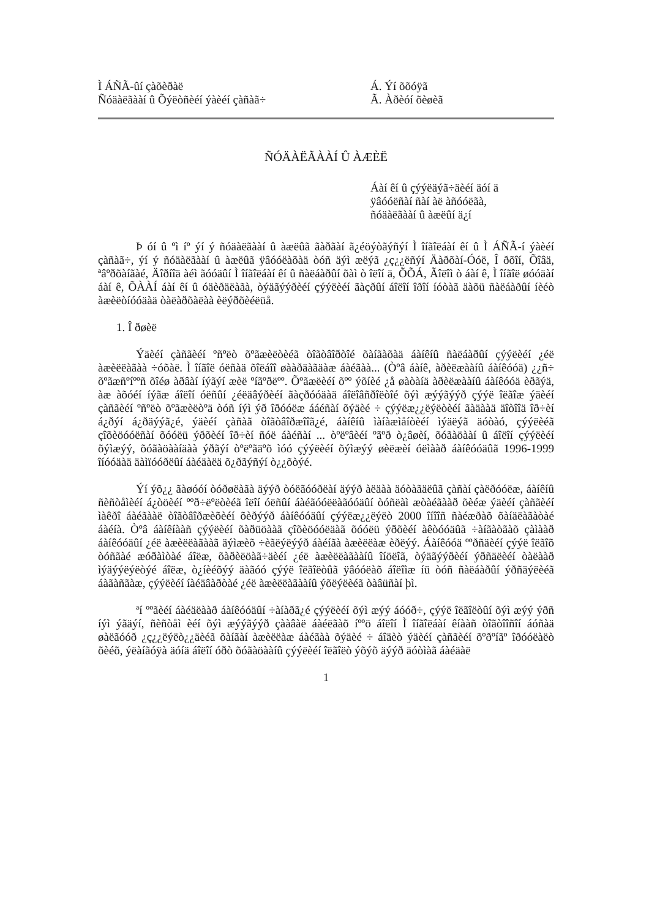Ì ÁÑÃ-ûí çàõèðàë
Ñóäàëãààí û Õýëòñèéí ýàèéí çàñàã÷
Á. Ýí õõóÿã
Ã. Àðèóí õèøèã
ÑÓÄÀËÃÀÀÍ Û ÀÆÈË
Áàí êí û çýýëäýã÷äèéí äóí ä
ÿâóóëñàí ñàí àë àñóóëãà,
ñóäàëãààí û àæëûí ä¿í
Þ óí û ºì íº ýí ý ñóäàëãààí û àæëûã ãàðãàí ã¿éöýòãýñýí Ì îíãîëáàí êí û Ì ÁÑÃ-í ýàèéí çàñàã÷, ýí ý ñóäàëãààí û àæëûã ÿâóóëàõàä òóñ äýì æëýã ¿ç¿¿ëñýí Äàðõàí-Óóë, Î ðõîí, Õîâä, ªâºðõàíãàé, Äîðíîä àéì ãóóäûí Ì îíãîëáàí êí û ñàëáàðûí õàì ò îëîí ä, ÕÕÁ, Ãîëîì ò áàí ê, Ì îíãîë øóóäàí áàí ê, ÕÀÀÍ áàí êí û óäèðäëàãà, òýäãýýðèéí çýýëèéí ãàçðûí áîëîí îðîí íóòàã äàõü ñàëáàðûí íèéò àæèëòíóóäàä òàëàðõàëàà èëýðõèéëüå.
1. Î ðøèë
Ýäèéí çàñãèéí ºñºëò õºãæèëòèéã òîãòâîðòîé õàíãàõàä áàíêíû ñàëáàðûí çýýëèéí ¿éë àæèëëàãàà ÷óõàë. Ì îíãîë óëñàä õîëáîî øààðäàãäàæ áàéãàà... (Òºâ áàíê, àðèëæààíû áàíêóóä) ¿¿ñ÷ õºãæñºíººñ õîéø àðâàí íýãýí æèë ºíãºðëºº. Õºãæëèéí õºº ýõíèé ¿å øàòàíä àðèëæààíû áàíêóóä èðãýä, àæ àõóéí íýãæ áîëîí óëñûí ¿éëäâýðèéí ãàçðóóäàä áîëîâñðîëòîé õýì æýýãýýð çýýë îëãîæ ýäèéí çàñãèéí ºñºëò õºãæèëòºä òóñ íýì ýð îðóóëæ ááéñàí õýäèé ÷ çýýëæ¿¿ëýëòèéí ãàäààä äîòîîä îð÷èí á¿ðýí á¿ðäýýã¿é, ýäèéí çàñàã òîãòâîðæîîã¿é, áàíêíû ìàíàæìåíòèéí ìýäëýã äóòàó, çýýëèéã çîõèöóóëñàí õóóëü ýðõèéí îð÷èí ñóë áàéñàí ... òºëºâèéí ºãºð ò¿âøèí, õóãàöààí û áîëîí çýýëèéí õýìæýý, õóãàöààíäàà ýðãýí òºëºãäºõ ìóó çýýëèéí õýìæýý øèëæèí óëìààð áàíêóóäûã 1996-1999 îíóóäàä äàìïóóðëûí áàéäàëä õ¿ðãýñýí ò¿¿õòýé.
Ýí ýõ¿¿ ãàøóóí òóðøëàãà äýýð òóëãóóðëàí äýýð àëäàà äóòàãäëûã çàñàí çàëðóóëæ, áàíêíû ñèñòåìèéí á¿òöèéí ººð÷ëºëòèéã îëîí óëñûí áàéãóóëëàãóóäûí òóñëàì æòàéãààð õèéæ ýäèéí çàñãèéí ìàêðî áàéãààë òîãòâîðæèõèéí õèðýýð áàíêóóäûí çýýëæ¿¿ëýëò 2000 îíîîñ ñàéæðàõ õàíäëàãàòàé áàéíà. Òºâ áàíêíààñ çýýëèéí õàðüöààã çîõèöóóëäàã õóóëü ýðõèéí àêòóóäûã ÷àíãàòãàõ çàìààð áàíêóóäûí ¿éë àæèëëàãààã äýìæèõ ÷èãëýëýýð áàéíãà àæèëëàæ èðëýý. Áàíêóóä ººðñäèéí çýýë îëãîõ òóñãàé æóðàìòàé áîëæ, õàðèëöàã÷äèéí ¿éë àæèëëàãààíû îíöëîã, òýäãýýðèéí ýðñäëèéí òàëààð ìýäýýëýëòýé áîëæ, ò¿íèéõýý äàãóó çýýë îëãîëòûã ÿâóóëàõ áîëîìæ íü òóñ ñàëáàðûí ýðñäýëèéã áàãàñãàæ, çýýëèéí íàéäâàðòàé ¿éë àæèëëàãààíû ýõëýëèéã òàâüñàí þì.
ªí ººãèéí áàéäëààð áàíêóóäûí ÷àíàðã¿é çýýëèéí õýì æýý áóóð÷, çýýë îëãîëòûí õýì æýý ýðñ íýì ýãäýí, ñèñòåì èéí õýì æýýãýýð çààâàë áàéëãàõ íººö áîëîí Ì îíãîëáàí êíààñ òîãòîîñîí áóñàä øàëãóóð ¿ç¿¿ëýëò¿¿äèéã õàíãàí àæèëëàæ áàéãàà õýäèé ÷ áîäèò ýäèéí çàñãèéí õºðºíãº îðóóëàëò õèéõ, ýëàíãóÿà äóíä áîëîí óðò õóãàöààíû çýýëèéí îëãîëò ýõýõ äýýð äóòìàã áàéäàë
1